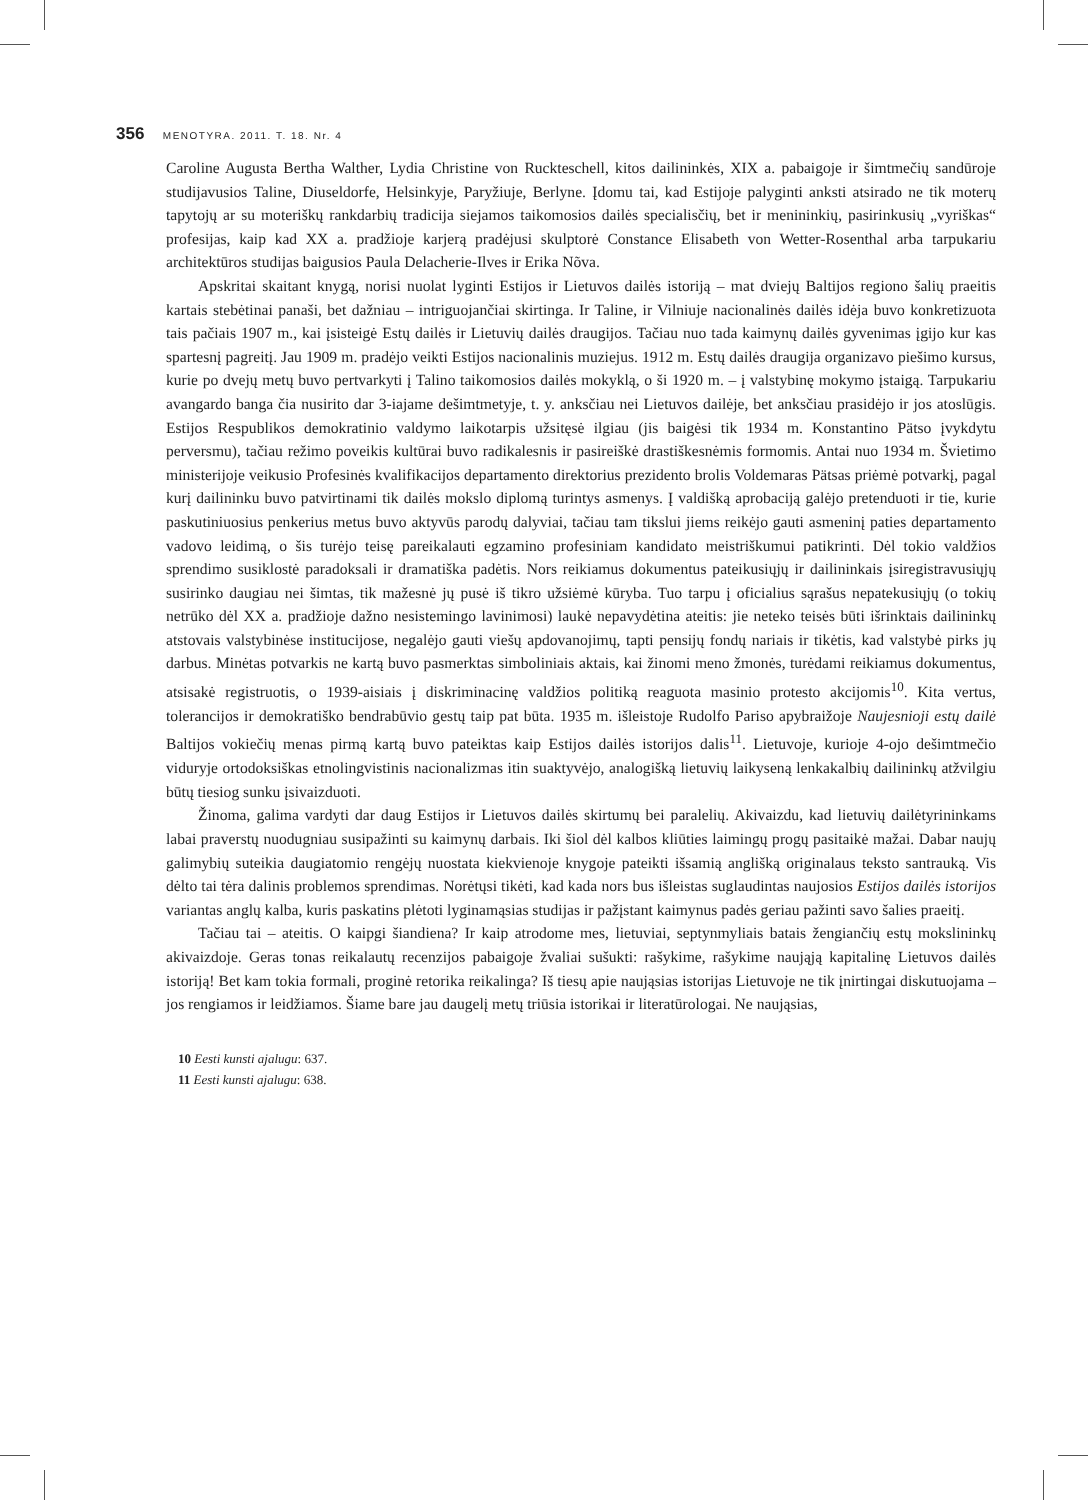356 MENOTYRA. 2011. T. 18. Nr. 4
Caroline Augusta Bertha Walther, Lydia Christine von Ruckteschell, kitos dailininkės, XIX a. pabaigoje ir šimtmečių sandūroje studijavusios Taline, Diuseldorfe, Helsinkyje, Paryžiuje, Berlyne. Įdomu tai, kad Estijoje palyginti anksti atsirado ne tik moterų tapytojų ar su moteriškų rankdarbių tradicija siejamos taikomosios dailės specialisčių, bet ir menininkių, pasirinkusių „vyriškas“ profesijas, kaip kad XX a. pradžioje karjerą pradėjusi skulptorė Constance Elisabeth von Wetter-Rosenthal arba tarpukariu architektūros studijas baigusios Paula Delacherie-Ilves ir Erika Nõva.
Apskritai skaitant knygą, norisi nuolat lyginti Estijos ir Lietuvos dailės istoriją – mat dviejų Baltijos regiono šalių praeitis kartais stebėtinai panaši, bet dažniau – intriguojančiai skirtinga. Ir Taline, ir Vilniuje nacionalinės dailės idėja buvo konkretizuota tais pačiais 1907 m., kai įsisteigė Estų dailės ir Lietuvių dailės draugijos. Tačiau nuo tada kaimynų dailės gyvenimas įgijo kur kas spartesnį pagreitį. Jau 1909 m. pradėjo veikti Estijos nacionalinis muziejus. 1912 m. Estų dailės draugija organizavo piešimo kursus, kurie po dvejų metų buvo pertvarkyti į Talino taikomosios dailės mokyklą, o ši 1920 m. – į valstybinę mokymo įstaigą. Tarpukariu avangardo banga čia nusirito dar 3-iajame dešimtmetyje, t. y. anksčiau nei Lietuvos dailėje, bet anksčiau prasidėjo ir jos atoslūgis. Estijos Respublikos demokratinio valdymo laikotarpis užsitęsė ilgiau (jis baigėsi tik 1934 m. Konstantino Pätso įvykdytu perversmu), tačiau režimo poveikis kultūrai buvo radikalesnis ir pasireiškė drastiškesnėmis formomis. Antai nuo 1934 m. Švietimo ministerijoje veikusio Profesinės kvalifikacijos departamento direktorius prezidento brolis Voldemaras Pätsas priėmė potvarkį, pagal kurį dailininku buvo patvirtinami tik dailės mokslo diplomą turintys asmenys. Į valdišką aprobaciją galėjo pretenduoti ir tie, kurie paskutiniuosius penkerius metus buvo aktyvūs parodų dalyviai, tačiau tam tikslui jiems reikėjo gauti asmeninį paties departamento vadovo leidimą, o šis turėjo teisę pareikalauti egzamino profesiniam kandidato meistriškumui patikrinti. Dėl tokio valdžios sprendimo susiklostė paradoksali ir dramatiška padėtis. Nors reikiamus dokumentus pateikusiųjų ir dailininkais įsiregistravusiųjų susirinko daugiau nei šimtas, tik mažesnė jų pusė iš tikro užsiėmė kūryba. Tuo tarpu į oficialius sąrašus nepatekusiųjų (o tokių netrūko dėl XX a. pradžioje dažno nesistemingo lavinimosi) laukė nepavydėtina ateitis: jie neteko teisės būti išrinktais dailininkų atstovais valstybinėse institucijose, negalėjo gauti viešų apdovanojimų, tapti pensijų fondų nariais ir tikėtis, kad valstybė pirks jų darbus. Minėtas potvarkis ne kartą buvo pasmerktas simboliniais aktais, kai žinomi meno žmonės, turėdami reikiamus dokumentus, atsisakė registruotis, o 1939-aisiais į diskriminacinę valdžios politiką reaguota masinio protesto akcijomis<sup>10</sup>. Kita vertus, tolerancijos ir demokratiško bendrabūvio gestų taip pat būta. 1935 m. išleistoje Rudolfo Pariso apybraižoje Naujesnioji estų dailė Baltijos vokiečių menas pirmą kartą buvo pateiktas kaip Estijos dailės istorijos dalis<sup>11</sup>. Lietuvoje, kurioje 4-ojo dešimtmečio viduryje ortodoksiškas etnolingvistinis nacionalizmas itin suaktyvėjo, analogišką lietuvių laikyseną lenkakalbių dailininkų atžvilgiu būtų tiesiog sunku įsivaizduoti.
Žinoma, galima vardyti dar daug Estijos ir Lietuvos dailės skirtumų bei paralelių. Akivaizdu, kad lietuvių dailėtyrininkams labai praverstų nuodugniau susipažinti su kaimynų darbais. Iki šiol dėl kalbos kliūties laimingų progų pasitaikė mažai. Dabar naujų galimybių suteikia daugiatomio rengėjų nuostata kiekvienoje knygoje pateikti išsamią anglišką originalaus teksto santrauką. Vis dėlto tai tėra dalinis problemos sprendimas. Norėtųsi tikėti, kad kada nors bus išleistas suglaudintas naujosios Estijos dailės istorijos variantas anglų kalba, kuris paskatins plėtoti lyginamąsias studijas ir pažįstant kaimynus padės geriau pažinti savo šalies praeitį.
Tačiau tai – ateitis. O kaipgi šiandiena? Ir kaip atrodome mes, lietuviai, septynmyliais batais žengiančių estų mokslininkų akivaizdoje. Geras tonas reikalautų recenzijos pabaigoje žvaliai sušukti: rašykime, rašykime naująją kapitalinę Lietuvos dailės istoriją! Bet kam tokia formali, proginė retorika reikalinga? Iš tiesų apie naująsias istorijas Lietuvoje ne tik įnirtingai diskutuojama – jos rengiamos ir leidžiamos. Šiame bare jau daugelį metų triūsia istorikai ir literatūrologai. Ne naująsias,
10 Eesti kunsti ajalugu: 637.
11 Eesti kunsti ajalugu: 638.